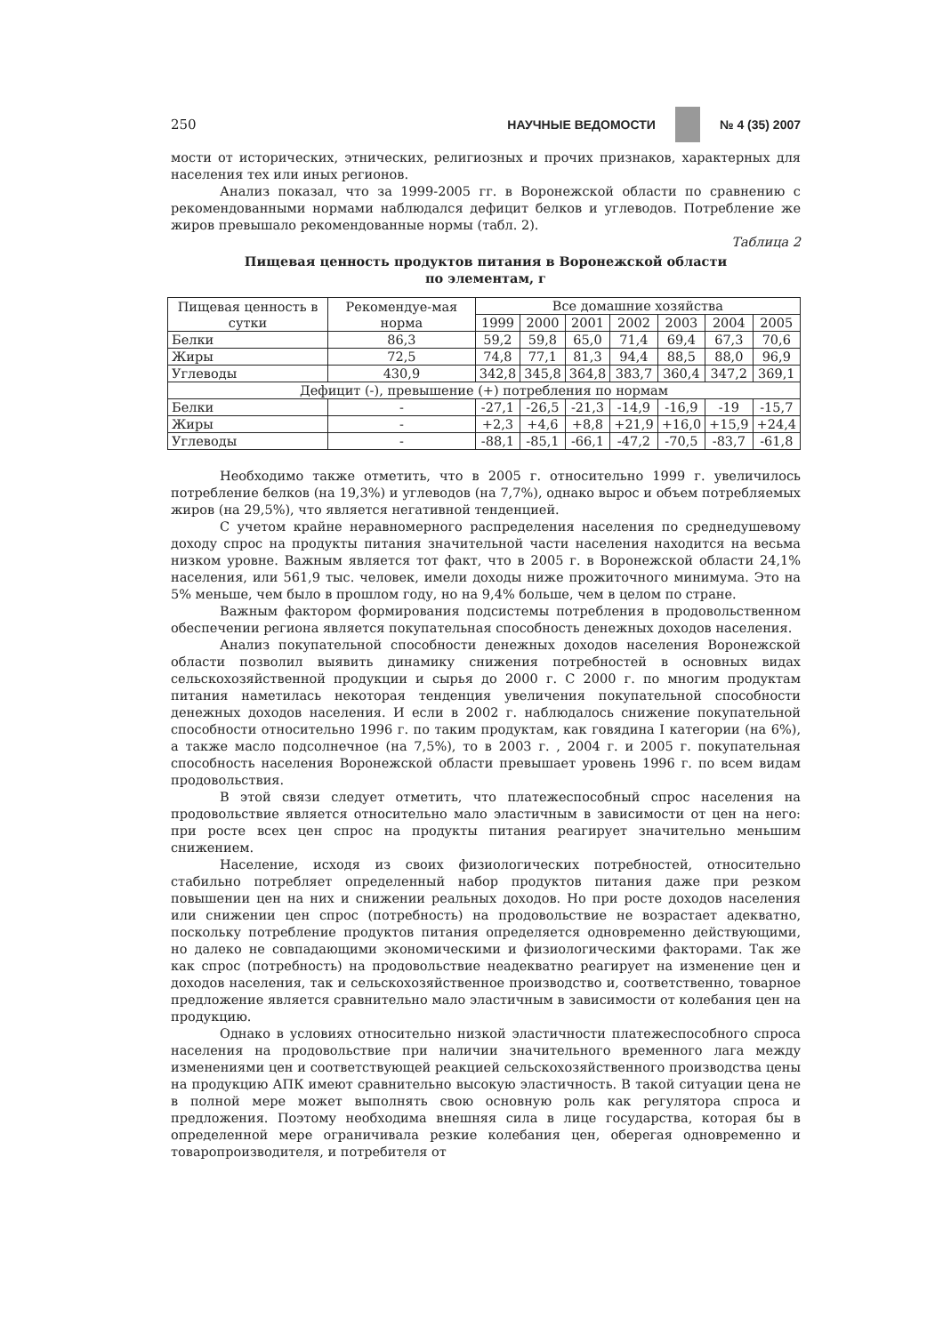250 НАУЧНЫЕ ВЕДОМОСТИ № 4 (35) 2007
мости от исторических, этнических, религиозных и прочих признаков, характерных для населения тех или иных регионов.
Анализ показал, что за 1999-2005 гг. в Воронежской области по сравнению с рекомендованными нормами наблюдался дефицит белков и углеводов. Потребление же жиров превышало рекомендованные нормы (табл. 2).
Таблица 2
Пищевая ценность продуктов питания в Воронежской области
по элементам, г
| Пищевая ценность в сутки | Рекомендуе-мая норма | Все домашние хозяйства | | | | | | |
| --- | --- | --- | --- | --- | --- | --- | --- | --- |
| | | 1999 | 2000 | 2001 | 2002 | 2003 | 2004 | 2005 |
| Белки | 86,3 | 59,2 | 59,8 | 65,0 | 71,4 | 69,4 | 67,3 | 70,6 |
| Жиры | 72,5 | 74,8 | 77,1 | 81,3 | 94,4 | 88,5 | 88,0 | 96,9 |
| Углеводы | 430,9 | 342,8 | 345,8 | 364,8 | 383,7 | 360,4 | 347,2 | 369,1 |
| Дефицит (-), превышение (+) потребления по нормам | | | | | | | | |
| Белки | - | -27,1 | -26,5 | -21,3 | -14,9 | -16,9 | -19 | -15,7 |
| Жиры | - | +2,3 | +4,6 | +8,8 | +21,9 | +16,0 | +15,9 | +24,4 |
| Углеводы | - | -88,1 | -85,1 | -66,1 | -47,2 | -70,5 | -83,7 | -61,8 |
Необходимо также отметить, что в 2005 г. относительно 1999 г. увеличилось потребление белков (на 19,3%) и углеводов (на 7,7%), однако вырос и объем потребляемых жиров (на 29,5%), что является негативной тенденцией.
С учетом крайне неравномерного распределения населения по среднедушевому доходу спрос на продукты питания значительной части населения находится на весьма низком уровне. Важным является тот факт, что в 2005 г. в Воронежской области 24,1% населения, или 561,9 тыс. человек, имели доходы ниже прожиточного минимума. Это на 5% меньше, чем было в прошлом году, но на 9,4% больше, чем в целом по стране.
Важным фактором формирования подсистемы потребления в продовольственном обеспечении региона является покупательная способность денежных доходов населения.
Анализ покупательной способности денежных доходов населения Воронежской области позволил выявить динамику снижения потребностей в основных видах сельскохозяйственной продукции и сырья до 2000 г. С 2000 г. по многим продуктам питания наметилась некоторая тенденция увеличения покупательной способности денежных доходов населения. И если в 2002 г. наблюдалось снижение покупательной способности относительно 1996 г. по таким продуктам, как говядина I категории (на 6%), а также масло подсолнечное (на 7,5%), то в 2003 г. , 2004 г. и 2005 г. покупательная способность населения Воронежской области превышает уровень 1996 г. по всем видам продовольствия.
В этой связи следует отметить, что платежеспособный спрос населения на продовольствие является относительно мало эластичным в зависимости от цен на него: при росте всех цен спрос на продукты питания реагирует значительно меньшим снижением.
Население, исходя из своих физиологических потребностей, относительно стабильно потребляет определенный набор продуктов питания даже при резком повышении цен на них и снижении реальных доходов. Но при росте доходов населения или снижении цен спрос (потребность) на продовольствие не возрастает адекватно, поскольку потребление продуктов питания определяется одновременно действующими, но далеко не совпадающими экономическими и физиологическими факторами. Так же как спрос (потребность) на продовольствие неадекватно реагирует на изменение цен и доходов населения, так и сельскохозяйственное производство и, соответственно, товарное предложение является сравнительно мало эластичным в зависимости от колебания цен на продукцию.
Однако в условиях относительно низкой эластичности платежеспособного спроса населения на продовольствие при наличии значительного временного лага между изменениями цен и соответствующей реакцией сельскохозяйственного производства цены на продукцию АПК имеют сравнительно высокую эластичность. В такой ситуации цена не в полной мере может выполнять свою основную роль как регулятора спроса и предложения. Поэтому необходима внешняя сила в лице государства, которая бы в определенной мере ограничивала резкие колебания цен, оберегая одновременно и товаропроизводителя, и потребителя от